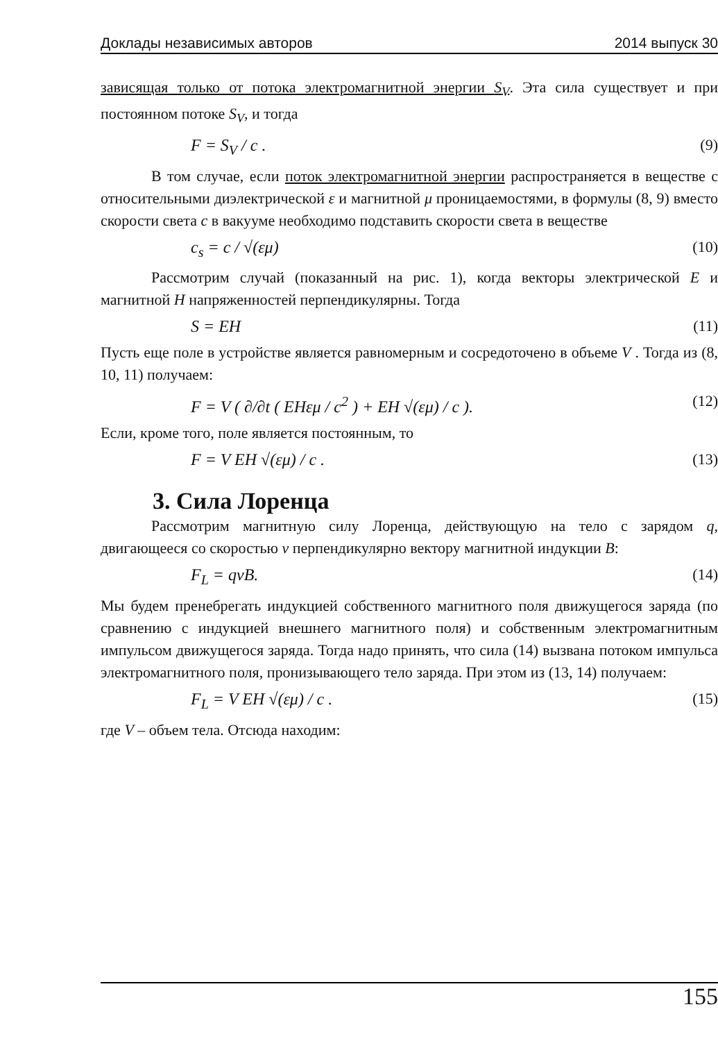Доклады независимых авторов 2014 выпуск 30
зависящая только от потока электромагнитной энергии S<sub>V</sub>. Эта сила существует и при постоянном потоке S<sub>V</sub>, и тогда
F = S<sub>V</sub> / c . (9)
В том случае, если поток электромагнитной энергии распространяется в веществе с относительными диэлектрической ε и магнитной μ проницаемостями, в формулы (8, 9) вместо скорости света c в вакууме необходимо подставить скорости света в веществе
c<sub>s</sub> = c / √(εμ) (10)
Рассмотрим случай (показанный на рис. 1), когда векторы электрической E и магнитной H напряженностей перпендикулярны. Тогда
S = EH (11)
Пусть еще поле в устройстве является равномерным и сосредоточено в объеме V . Тогда из (8, 10, 11) получаем:
F = V ( ∂/∂t ( EHεμ / c<sup>2</sup> ) + EH √(εμ) / c ). (12)
Если, кроме того, поле является постоянным, то
F = V EH √(εμ) / c . (13)
3. Сила Лоренца
Рассмотрим магнитную силу Лоренца, действующую на тело с зарядом q, двигающееся со скоростью v перпендикулярно вектору магнитной индукции B:
F<sub>L</sub> = qvB. (14)
Мы будем пренебрегать индукцией собственного магнитного поля движущегося заряда (по сравнению с индукцией внешнего магнитного поля) и собственным электромагнитным импульсом движущегося заряда. Тогда надо принять, что сила (14) вызвана потоком импульса электромагнитного поля, пронизывающего тело заряда. При этом из (13, 14) получаем:
F<sub>L</sub> = V EH √(εμ) / c . (15)
где V – объем тела. Отсюда находим:
155